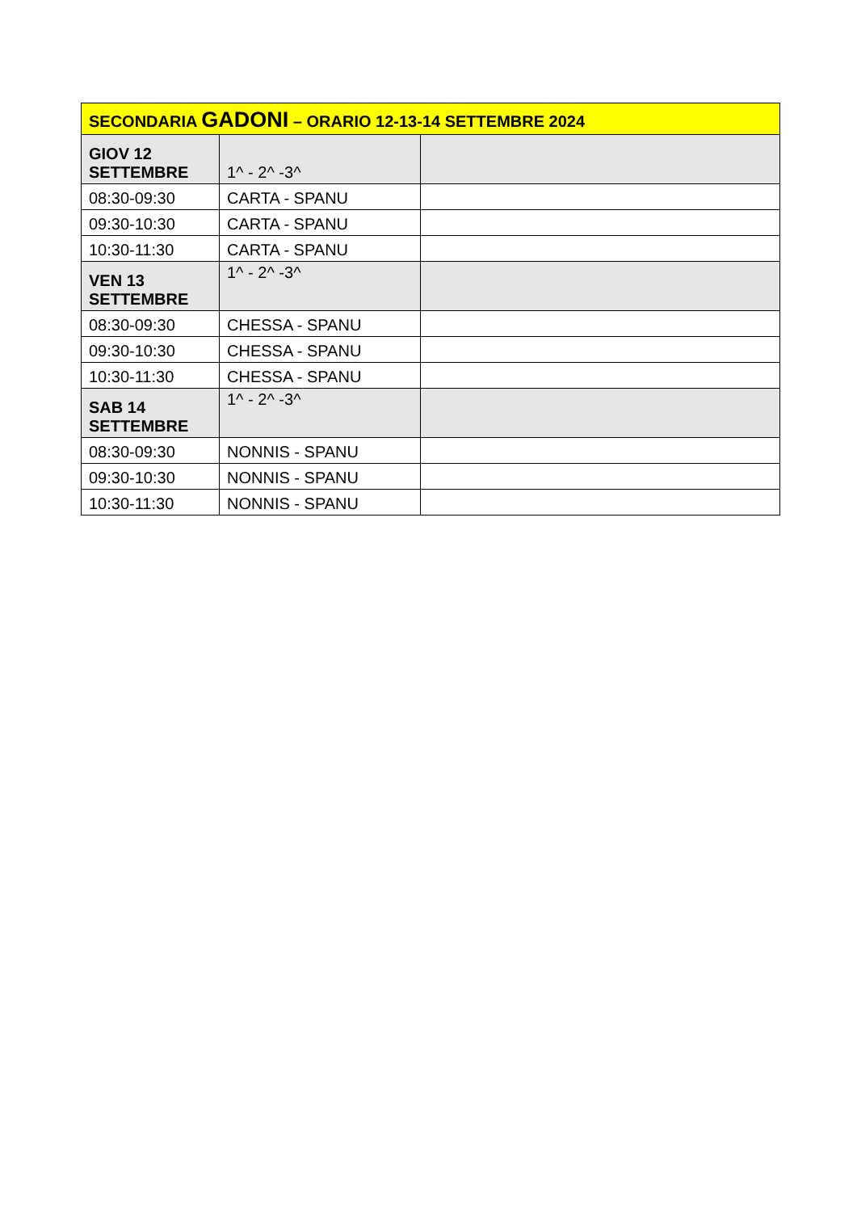| SECONDARIA GADONI – ORARIO 12-13-14 SETTEMBRE 2024 | | |
| --- | --- | --- |
| GIOV 12 SETTEMBRE | 1^ - 2^ -3^ | |
| 08:30-09:30 | CARTA - SPANU | |
| 09:30-10:30 | CARTA - SPANU | |
| 10:30-11:30 | CARTA - SPANU | |
| VEN 13 SETTEMBRE | 1^ - 2^ -3^ | |
| 08:30-09:30 | CHESSA - SPANU | |
| 09:30-10:30 | CHESSA - SPANU | |
| 10:30-11:30 | CHESSA - SPANU | |
| SAB 14 SETTEMBRE | 1^ - 2^ -3^ | |
| 08:30-09:30 | NONNIS - SPANU | |
| 09:30-10:30 | NONNIS - SPANU | |
| 10:30-11:30 | NONNIS - SPANU | |